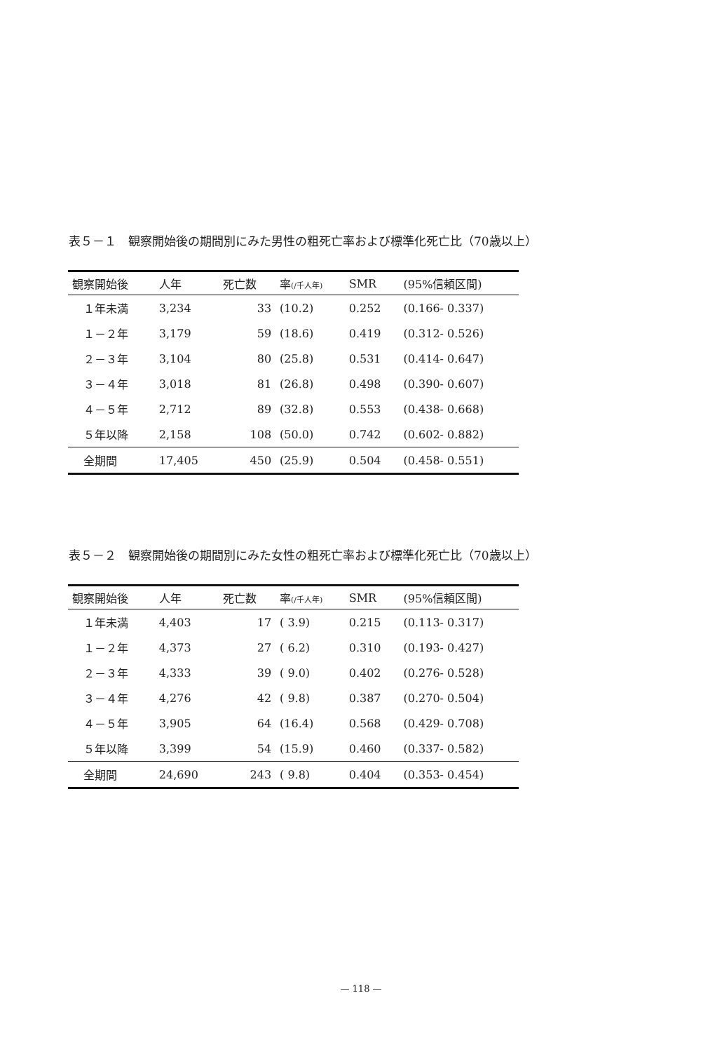表５－１　観察開始後の期間別にみた男性の粗死亡率および標準化死亡比（70歳以上）
| 観察開始後 | 人年 | 死亡数 | 率 (/千人年) | SMR | (95%信頼区間) |
| --- | --- | --- | --- | --- | --- |
| １年未満 | 3,234 | 33 | (10.2) | 0.252 | (0.166- 0.337) |
| １－２年 | 3,179 | 59 | (18.6) | 0.419 | (0.312- 0.526) |
| ２－３年 | 3,104 | 80 | (25.8) | 0.531 | (0.414- 0.647) |
| ３－４年 | 3,018 | 81 | (26.8) | 0.498 | (0.390- 0.607) |
| ４－５年 | 2,712 | 89 | (32.8) | 0.553 | (0.438- 0.668) |
| ５年以降 | 2,158 | 108 | (50.0) | 0.742 | (0.602- 0.882) |
| 全期間 | 17,405 | 450 | (25.9) | 0.504 | (0.458- 0.551) |
表５－２　観察開始後の期間別にみた女性の粗死亡率および標準化死亡比（70歳以上）
| 観察開始後 | 人年 | 死亡数 | 率 (/千人年) | SMR | (95%信頼区間) |
| --- | --- | --- | --- | --- | --- |
| １年未満 | 4,403 | 17 | ( 3.9) | 0.215 | (0.113- 0.317) |
| １－２年 | 4,373 | 27 | ( 6.2) | 0.310 | (0.193- 0.427) |
| ２－３年 | 4,333 | 39 | ( 9.0) | 0.402 | (0.276- 0.528) |
| ３－４年 | 4,276 | 42 | ( 9.8) | 0.387 | (0.270- 0.504) |
| ４－５年 | 3,905 | 64 | (16.4) | 0.568 | (0.429- 0.708) |
| ５年以降 | 3,399 | 54 | (15.9) | 0.460 | (0.337- 0.582) |
| 全期間 | 24,690 | 243 | ( 9.8) | 0.404 | (0.353- 0.454) |
— 118 —